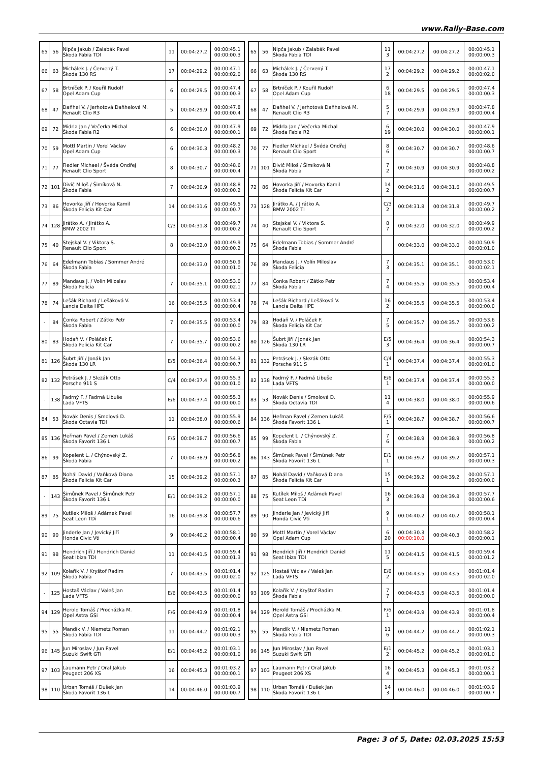www.Rally-Base.com
| 65 | 56 | Nipča Jakub / Zalabák Pavel Škoda Fabia TDI | 11 | 00:04:27.2 | 00:00:45.1 00:00:00.3 |
| 66 | 63 | Michálek J. / Červený T. Škoda 130 RS | 17 | 00:04:29.2 | 00:00:47.1 00:00:02.0 |
| 67 | 58 | Brtníček P. / Kouřil Rudolf Opel Adam Cup | 6 | 00:04:29.5 | 00:00:47.4 00:00:00.3 |
| 68 | 47 | Daňhel V. / Jerhotová Daňhelová M. Renault Clio R3 | 5 | 00:04:29.9 | 00:00:47.8 00:00:00.4 |
| 69 | 72 | Midrla Jan / Večerka Michal Škoda Fabia R2 | 6 | 00:04:30.0 | 00:00:47.9 00:00:00.1 |
| 70 | 59 | Mottl Martin / Vorel Václav Opel Adam Cup | 6 | 00:04:30.3 | 00:00:48.2 00:00:00.3 |
| 71 | 77 | Fiedler Michael / Švéda Ondřej Renault Clio Sport | 8 | 00:04:30.7 | 00:00:48.6 00:00:00.4 |
| 72 | 101 | Divič Miloš / Šimíková N. Škoda Fabia | 7 | 00:04:30.9 | 00:00:48.8 00:00:00.2 |
| 73 | 86 | Hovorka Jiří / Hovorka Kamil Škoda Felicia Kit Car | 14 | 00:04:31.6 | 00:00:49.5 00:00:00.7 |
| 74 | 128 | Jirátko A. / Jirátko A. BMW 2002 TI | C/3 | 00:04:31.8 | 00:00:49.7 00:00:00.2 |
| 75 | 40 | Stejskal V. / Viktora S. Renault Clio Sport | 8 | 00:04:32.0 | 00:00:49.9 00:00:00.2 |
| 76 | 64 | Edelmann Tobias / Sommer André Škoda Fabia | | 00:04:33.0 | 00:00:50.9 00:00:01.0 |
| 77 | 89 | Mandaus J. / Volín Miloslav Škoda Felicia | 7 | 00:04:35.1 | 00:00:53.0 00:00:02.1 |
| 78 | 74 | Lešák Richard / Lešáková V. Lancia Delta HPE | 16 | 00:04:35.5 | 00:00:53.4 00:00:00.4 |
| - | 84 | Čonka Robert / Zátko Petr Škoda Fabia | 7 | 00:04:35.5 | 00:00:53.4 00:00:00.0 |
| 80 | 83 | Hodaň V. / Poláček F. Škoda Felicia Kit Car | 7 | 00:04:35.7 | 00:00:53.6 00:00:00.2 |
| 81 | 126 | Šubrt Jiří / Jonák Jan Škoda 130 LR | E/5 | 00:04:36.4 | 00:00:54.3 00:00:00.7 |
| 82 | 132 | Petrásek J. / Slezák Otto Porsche 911 S | C/4 | 00:04:37.4 | 00:00:55.3 00:00:01.0 |
| - | 138 | Fadrný F. / Fadrná Libuše Lada VFTS | E/6 | 00:04:37.4 | 00:00:55.3 00:00:00.0 |
| 84 | 53 | Novák Denis / Smolová D. Škoda Octavia TDI | 11 | 00:04:38.0 | 00:00:55.9 00:00:00.6 |
| 85 | 136 | Heřman Pavel / Zemen Lukáš Škoda Favorit 136 L | F/5 | 00:04:38.7 | 00:00:56.6 00:00:00.7 |
| 86 | 99 | Kopelent L. / Chýnovský Z. Škoda Fabia | 7 | 00:04:38.9 | 00:00:56.8 00:00:00.2 |
| 87 | 85 | Nohál David / Vaňková Diana Škoda Felicia Kit Car | 15 | 00:04:39.2 | 00:00:57.1 00:00:00.3 |
| - | 143 | Šimůnek Pavel / Šimůnek Petr Škoda Favorit 136 L | E/1 | 00:04:39.2 | 00:00:57.1 00:00:00.0 |
| 89 | 75 | Kutílek Miloš / Adámek Pavel Seat Leon TDi | 16 | 00:04:39.8 | 00:00:57.7 00:00:00.6 |
| 90 | 90 | Jinderle Jan / Jevický Jiří Honda Civic Vti | 9 | 00:04:40.2 | 00:00:58.1 00:00:00.4 |
| 91 | 98 | Hendrich Jiří / Hendrich Daniel Seat Ibiza TDI | 11 | 00:04:41.5 | 00:00:59.4 00:00:01.3 |
| 92 | 109 | Kolařík V. / Kryštof Radim Škoda Fabia | 7 | 00:04:43.5 | 00:01:01.4 00:00:02.0 |
| - | 125 | Hostaš Václav / Valeš Jan Lada VFTS | E/6 | 00:04:43.5 | 00:01:01.4 00:00:00.0 |
| 94 | 129 | Herold Tomáš / Procházka M. Opel Astra GSi | F/6 | 00:04:43.9 | 00:01:01.8 00:00:00.4 |
| 95 | 55 | Mandík V. / Niemetz Roman Škoda Fabia TDI | 11 | 00:04:44.2 | 00:01:02.1 00:00:00.3 |
| 96 | 145 | Jun Miroslav / Jun Pavel Suzuki Swift GTi | E/1 | 00:04:45.2 | 00:01:03.1 00:00:01.0 |
| 97 | 103 | Laumann Petr / Oral Jakub Peugeot 206 XS | 16 | 00:04:45.3 | 00:01:03.2 00:00:00.1 |
| 98 | 110 | Urban Tomáš / Dušek Jan Škoda Favorit 136 L | 14 | 00:04:46.0 | 00:01:03.9 00:00:00.7 |
| 65 | 56 | Nipča Jakub / Zalabák Pavel Škoda Fabia TDI | 11 3 | 00:04:27.2 | 00:04:27.2 | 00:00:45.1 00:00:00.3 |
| 66 | 63 | Michálek J. / Červený T. Škoda 130 RS | 17 2 | 00:04:29.2 | 00:04:29.2 | 00:00:47.1 00:00:02.0 |
| 67 | 58 | Brtníček P. / Kouřil Rudolf Opel Adam Cup | 6 18 | 00:04:29.5 | 00:04:29.5 | 00:00:47.4 00:00:00.3 |
| 68 | 47 | Daňhel V. / Jerhotová Daňhelová M. Renault Clio R3 | 5 7 | 00:04:29.9 | 00:04:29.9 | 00:00:47.8 00:00:00.4 |
| 69 | 72 | Midrla Jan / Večerka Michal Škoda Fabia R2 | 6 19 | 00:04:30.0 | 00:04:30.0 | 00:00:47.9 00:00:00.1 |
| 70 | 77 | Fiedler Michael / Švéda Ondřej Renault Clio Sport | 8 6 | 00:04:30.7 | 00:04:30.7 | 00:00:48.6 00:00:00.7 |
| 71 | 101 | Divič Miloš / Šimíková N. Škoda Fabia | 7 2 | 00:04:30.9 | 00:04:30.9 | 00:00:48.8 00:00:00.2 |
| 72 | 86 | Hovorka Jiří / Hovorka Kamil Škoda Felicia Kit Car | 14 2 | 00:04:31.6 | 00:04:31.6 | 00:00:49.5 00:00:00.7 |
| 73 | 128 | Jirátko A. / Jirátko A. BMW 2002 TI | C/3 2 | 00:04:31.8 | 00:04:31.8 | 00:00:49.7 00:00:00.2 |
| 74 | 40 | Stejskal V. / Viktora S. Renault Clio Sport | 8 7 | 00:04:32.0 | 00:04:32.0 | 00:00:49.9 00:00:00.2 |
| 75 | 64 | Edelmann Tobias / Sommer André Škoda Fabia | | 00:04:33.0 | 00:04:33.0 | 00:00:50.9 00:00:01.0 |
| 76 | 89 | Mandaus J. / Volín Miloslav Škoda Felicia | 7 3 | 00:04:35.1 | 00:04:35.1 | 00:00:53.0 00:00:02.1 |
| 77 | 84 | Čonka Robert / Zátko Petr Škoda Fabia | 7 4 | 00:04:35.5 | 00:04:35.5 | 00:00:53.4 00:00:00.4 |
| 78 | 74 | Lešák Richard / Lešáková V. Lancia Delta HPE | 16 2 | 00:04:35.5 | 00:04:35.5 | 00:00:53.4 00:00:00.0 |
| 79 | 83 | Hodaň V. / Poláček F. Škoda Felicia Kit Car | 7 5 | 00:04:35.7 | 00:04:35.7 | 00:00:53.6 00:00:00.2 |
| 80 | 126 | Šubrt Jiří / Jonák Jan Škoda 130 LR | E/5 3 | 00:04:36.4 | 00:04:36.4 | 00:00:54.3 00:00:00.7 |
| 81 | 132 | Petrásek J. / Slezák Otto Porsche 911 S | C/4 1 | 00:04:37.4 | 00:04:37.4 | 00:00:55.3 00:00:01.0 |
| 82 | 138 | Fadrný F. / Fadrná Libuše Lada VFTS | E/6 1 | 00:04:37.4 | 00:04:37.4 | 00:00:55.3 00:00:00.0 |
| 83 | 53 | Novák Denis / Smolová D. Škoda Octavia TDI | 11 4 | 00:04:38.0 | 00:04:38.0 | 00:00:55.9 00:00:00.6 |
| 84 | 136 | Heřman Pavel / Zemen Lukáš Škoda Favorit 136 L | F/5 1 | 00:04:38.7 | 00:04:38.7 | 00:00:56.6 00:00:00.7 |
| 85 | 99 | Kopelent L. / Chýnovský Z. Škoda Fabia | 7 6 | 00:04:38.9 | 00:04:38.9 | 00:00:56.8 00:00:00.2 |
| 86 | 143 | Šimůnek Pavel / Šimůnek Petr Škoda Favorit 136 L | E/1 1 | 00:04:39.2 | 00:04:39.2 | 00:00:57.1 00:00:00.3 |
| 87 | 85 | Nohál David / Vaňková Diana Škoda Felicia Kit Car | 15 1 | 00:04:39.2 | 00:04:39.2 | 00:00:57.1 00:00:00.0 |
| 88 | 75 | Kutílek Miloš / Adámek Pavel Seat Leon TDi | 16 3 | 00:04:39.8 | 00:04:39.8 | 00:00:57.7 00:00:00.6 |
| 89 | 90 | Jinderle Jan / Jevický Jiří Honda Civic Vti | 9 1 | 00:04:40.2 | 00:04:40.2 | 00:00:58.1 00:00:00.4 |
| 90 | 59 | Mottl Martin / Vorel Václav Opel Adam Cup | 6 20 | 00:04:30.3 00:00:10.0 | 00:04:40.3 | 00:00:58.2 00:00:00.1 |
| 91 | 98 | Hendrich Jiří / Hendrich Daniel Seat Ibiza TDI | 11 5 | 00:04:41.5 | 00:04:41.5 | 00:00:59.4 00:00:01.2 |
| 92 | 125 | Hostaš Václav / Valeš Jan Lada VFTS | E/6 2 | 00:04:43.5 | 00:04:43.5 | 00:01:01.4 00:00:02.0 |
| 93 | 109 | Kolařík V. / Kryštof Radim Škoda Fabia | 7 7 | 00:04:43.5 | 00:04:43.5 | 00:01:01.4 00:00:00.0 |
| 94 | 129 | Herold Tomáš / Procházka M. Opel Astra GSi | F/6 1 | 00:04:43.9 | 00:04:43.9 | 00:01:01.8 00:00:00.4 |
| 95 | 55 | Mandík V. / Niemetz Roman Škoda Fabia TDI | 11 6 | 00:04:44.2 | 00:04:44.2 | 00:01:02.1 00:00:00.3 |
| 96 | 145 | Jun Miroslav / Jun Pavel Suzuki Swift GTi | E/1 2 | 00:04:45.2 | 00:04:45.2 | 00:01:03.1 00:00:01.0 |
| 97 | 103 | Laumann Petr / Oral Jakub Peugeot 206 XS | 16 4 | 00:04:45.3 | 00:04:45.3 | 00:01:03.2 00:00:00.1 |
| 98 | 110 | Urban Tomáš / Dušek Jan Škoda Favorit 136 L | 14 3 | 00:04:46.0 | 00:04:46.0 | 00:01:03.9 00:00:00.7 |
Page: 3 of 5, Date: 02.03.2025 15:53